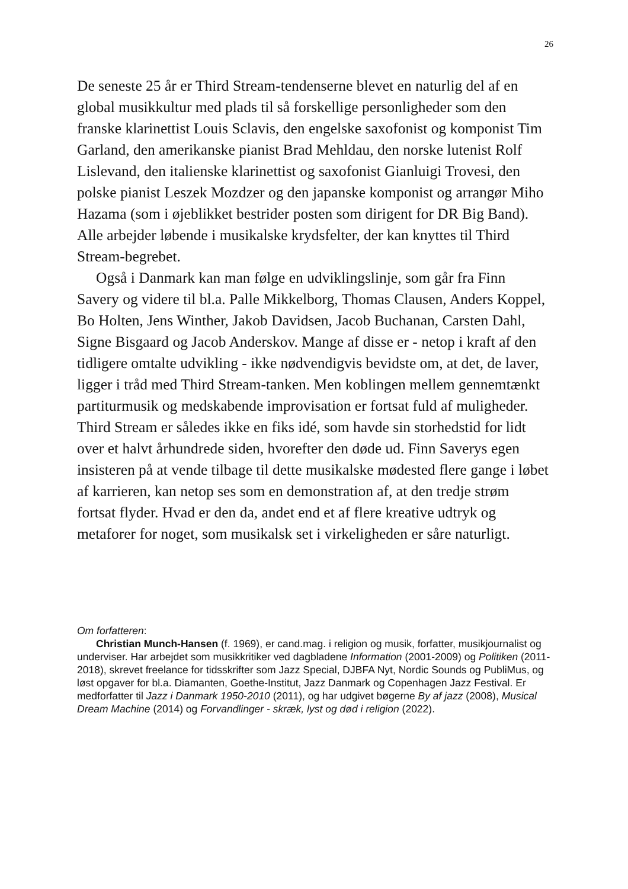26
De seneste 25 år er Third Stream-tendenserne blevet en naturlig del af en global musikkultur med plads til så forskellige personligheder som den franske klarinettist Louis Sclavis, den engelske saxofonist og komponist Tim Garland, den amerikanske pianist Brad Mehldau, den norske lutenist Rolf Lislevand, den italienske klarinettist og saxofonist Gianluigi Trovesi, den polske pianist Leszek Mozdzer og den japanske komponist og arrangør Miho Hazama (som i øjeblikket bestrider posten som dirigent for DR Big Band). Alle arbejder løbende i musikalske krydsfelter, der kan knyttes til Third Stream-begrebet.
Også i Danmark kan man følge en udviklingslinje, som går fra Finn Savery og videre til bl.a. Palle Mikkelborg, Thomas Clausen, Anders Koppel, Bo Holten, Jens Winther, Jakob Davidsen, Jacob Buchanan, Carsten Dahl, Signe Bisgaard og Jacob Anderskov. Mange af disse er - netop i kraft af den tidligere omtalte udvikling - ikke nødvendigvis bevidste om, at det, de laver, ligger i tråd med Third Stream-tanken. Men koblingen mellem gennemtænkt partiturmusik og medskabende improvisation er fortsat fuld af muligheder. Third Stream er således ikke en fiks idé, som havde sin storhedstid for lidt over et halvt århundrede siden, hvorefter den døde ud. Finn Saverys egen insisteren på at vende tilbage til dette musikalske mødested flere gange i løbet af karrieren, kan netop ses som en demonstration af, at den tredje strøm fortsat flyder. Hvad er den da, andet end et af flere kreative udtryk og metaforer for noget, som musikalsk set i virkeligheden er såre naturligt.
Om forfatteren:
Christian Munch-Hansen (f. 1969), er cand.mag. i religion og musik, forfatter, musikjournalist og underviser. Har arbejdet som musikkritiker ved dagbladene Information (2001-2009) og Politiken (2011-2018), skrevet freelance for tidsskrifter som Jazz Special, DJBFA Nyt, Nordic Sounds og PubliMus, og løst opgaver for bl.a. Diamanten, Goethe-Institut, Jazz Danmark og Copenhagen Jazz Festival. Er medforfatter til Jazz i Danmark 1950-2010 (2011), og har udgivet bøgerne By af jazz (2008), Musical Dream Machine (2014) og Forvandlinger - skræk, lyst og død i religion (2022).